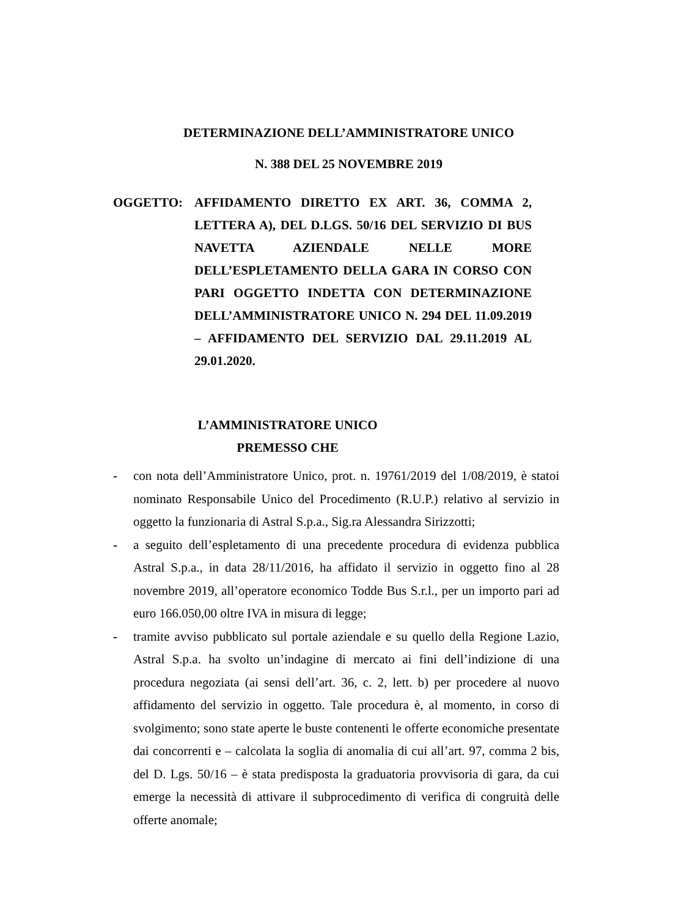DETERMINAZIONE DELL’AMMINISTRATORE UNICO
N. 388 DEL 25 NOVEMBRE 2019
OGGETTO: AFFIDAMENTO DIRETTO EX ART. 36, COMMA 2, LETTERA A), DEL D.LGS. 50/16 DEL SERVIZIO DI BUS NAVETTA AZIENDALE NELLE MORE DELL’ESPLETAMENTO DELLA GARA IN CORSO CON PARI OGGETTO INDETTA CON DETERMINAZIONE DELL’AMMINISTRATORE UNICO N. 294 DEL 11.09.2019 – AFFIDAMENTO DEL SERVIZIO DAL 29.11.2019 AL 29.01.2020.
L’AMMINISTRATORE UNICO
PREMESSO CHE
- con nota dell’Amministratore Unico, prot. n. 19761/2019 del 1/08/2019, è statoi nominato Responsabile Unico del Procedimento (R.U.P.) relativo al servizio in oggetto la funzionaria di Astral S.p.a., Sig.ra Alessandra Sirizzotti;
- a seguito dell’espletamento di una precedente procedura di evidenza pubblica Astral S.p.a., in data 28/11/2016, ha affidato il servizio in oggetto fino al 28 novembre 2019, all’operatore economico Todde Bus S.r.l., per un importo pari ad euro 166.050,00 oltre IVA in misura di legge;
- tramite avviso pubblicato sul portale aziendale e su quello della Regione Lazio, Astral S.p.a. ha svolto un’indagine di mercato ai fini dell’indizione di una procedura negoziata (ai sensi dell’art. 36, c. 2, lett. b) per procedere al nuovo affidamento del servizio in oggetto. Tale procedura è, al momento, in corso di svolgimento; sono state aperte le buste contenenti le offerte economiche presentate dai concorrenti e – calcolata la soglia di anomalia di cui all’art. 97, comma 2 bis, del D. Lgs. 50/16 – è stata predisposta la graduatoria provvisoria di gara, da cui emerge la necessità di attivare il subprocedimento di verifica di congruità delle offerte anomale;